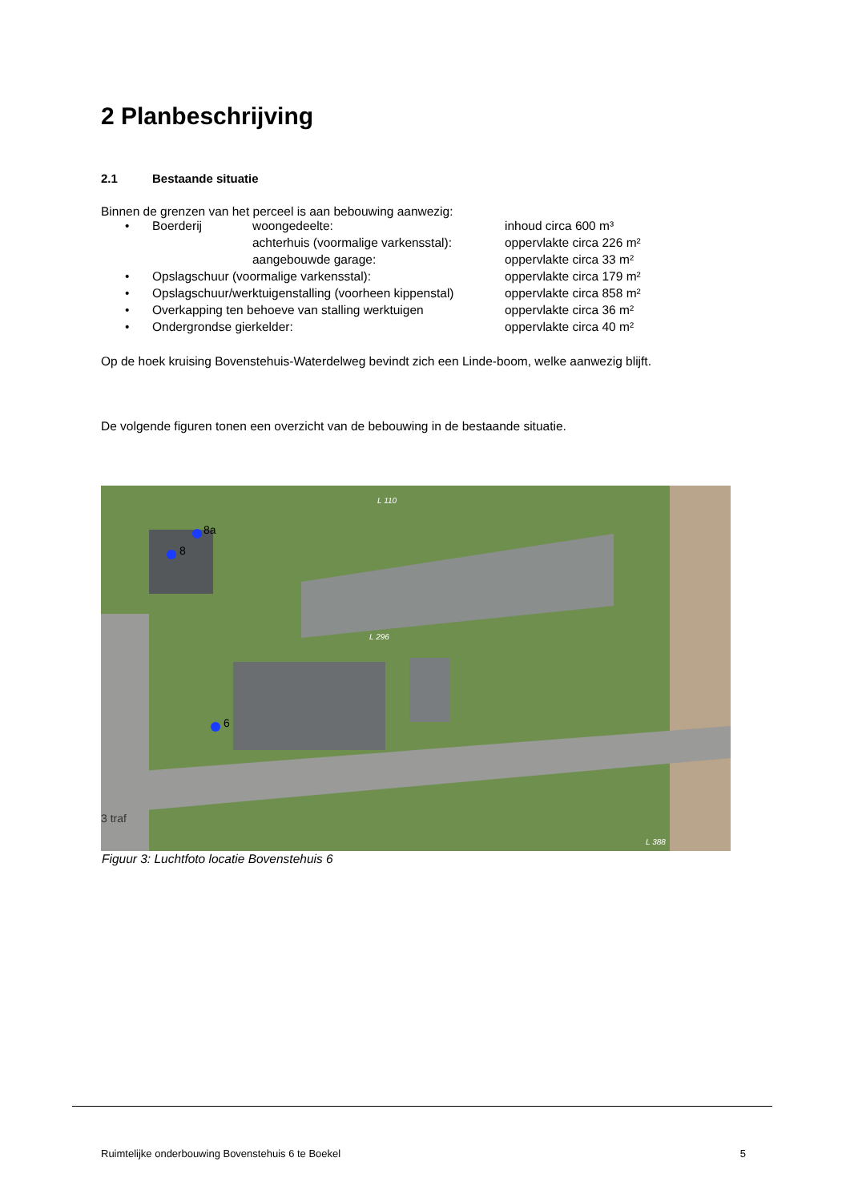2 Planbeschrijving
2.1 Bestaande situatie
Binnen de grenzen van het perceel is aan bebouwing aanwezig:
| • | Boerderij | woongedeelte: | inhoud circa 600 m³ |
| | | achterhuis (voormalige varkensstal): | oppervlakte circa 226 m² |
| | | aangebouwde garage: | oppervlakte circa 33 m² |
| • | Opslagschuur (voormalige varkensstal): | | oppervlakte circa 179 m² |
| • | Opslagschuur/werktuigenstalling (voorheen kippenstal) | | oppervlakte circa 858 m² |
| • | Overkapping ten behoeve van stalling werktuigen | | oppervlakte circa 36 m² |
| • | Ondergrondse gierkelder: | | oppervlakte circa 40 m² |
Op de hoek kruising Bovenstehuis-Waterdelweg bevindt zich een Linde-boom, welke aanwezig blijft.
De volgende figuren tonen een overzicht van de bebouwing in de bestaande situatie.
8a
8
6
L 110
L 296
L 388
3 traf
Figuur 3: Luchtfoto locatie Bovenstehuis 6
Ruimtelijke onderbouwing Bovenstehuis 6 te Boekel 5